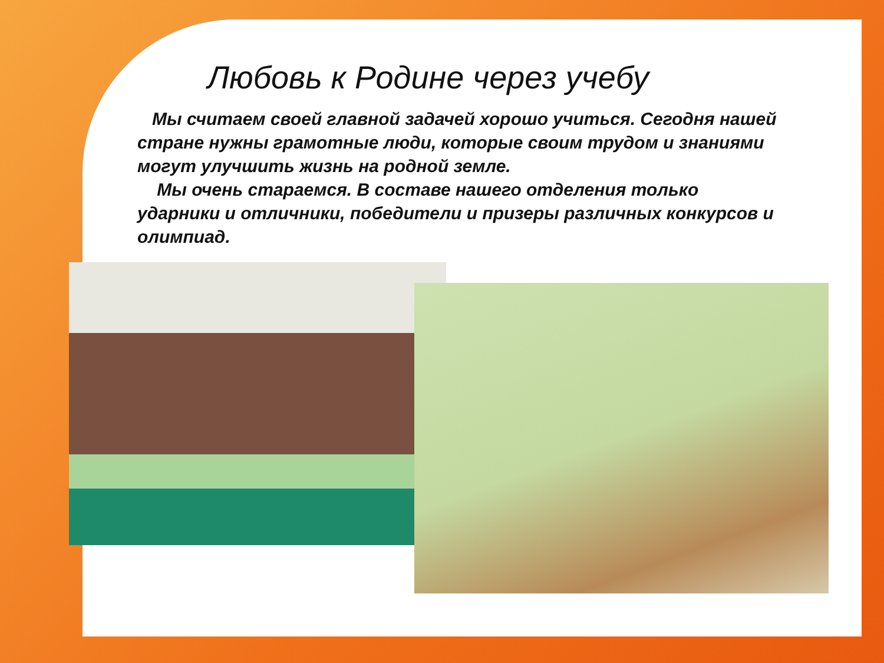Любовь к Родине через учебу
Мы считаем своей главной задачей хорошо учиться. Сегодня нашей стране нужны грамотные люди, которые своим трудом и знаниями могут улучшить жизнь на родной земле.
Мы очень стараемся. В составе нашего отделения только ударники и отличники, победители и призеры различных конкурсов и олимпиад.